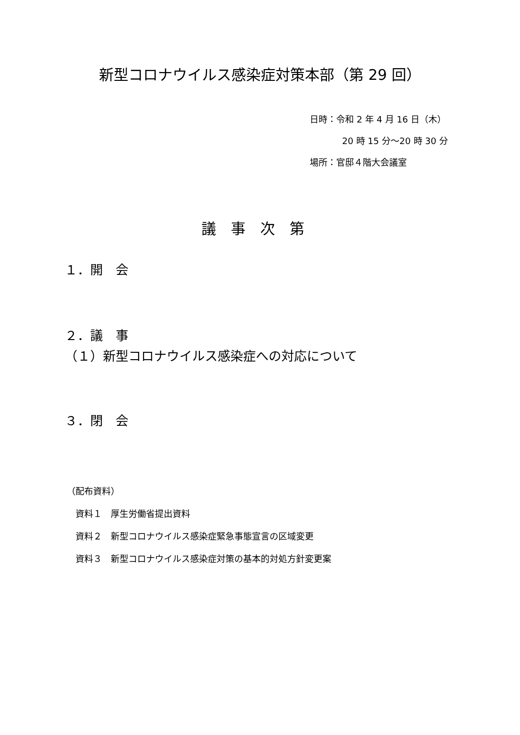新型コロナウイルス感染症対策本部（第 29 回）
日時：令和 2 年 4 月 16 日（木）
20 時 15 分～20 時 30 分
場所：官邸４階大会議室
議事次第
１．開　会
２．議　事
（１）新型コロナウイルス感染症への対応について
３．閉　会
（配布資料）
　資料１　厚生労働省提出資料
　資料２　新型コロナウイルス感染症緊急事態宣言の区域変更
　資料３　新型コロナウイルス感染症対策の基本的対処方針変更案